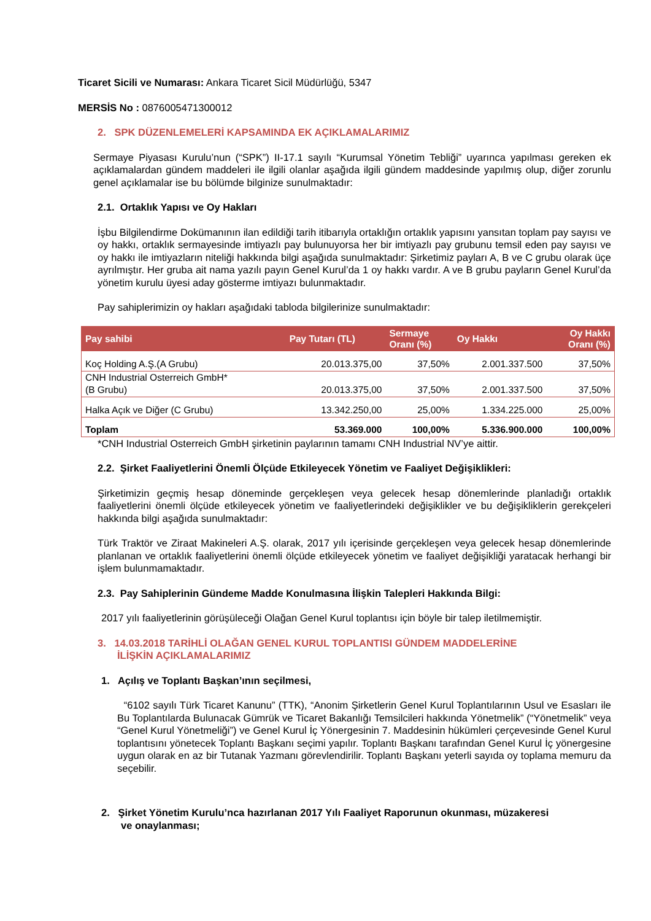Ticaret Sicili ve Numarası: Ankara Ticaret Sicil Müdürlüğü, 5347
MERSİS No : 0876005471300012
2. SPK DÜZENLEMELERİ KAPSAMINDA EK AÇIKLAMALARIMIZ
Sermaye Piyasası Kurulu’nun (“SPK”) II-17.1 sayılı “Kurumsal Yönetim Tebliği” uyarınca yapılması gereken ek açıklamalardan gündem maddeleri ile ilgili olanlar aşağıda ilgili gündem maddesinde yapılmış olup, diğer zorunlu genel açıklamalar ise bu bölümde bilginize sunulmaktadır:
2.1. Ortaklık Yapısı ve Oy Hakları
İşbu Bilgilendirme Dokümanının ilan edildiği tarih itibarıyla ortaklığın ortaklık yapısını yansıtan toplam pay sayısı ve oy hakkı, ortaklık sermayesinde imtiyazlı pay bulunuyorsa her bir imtiyazlı pay grubunu temsil eden pay sayısı ve oy hakkı ile imtiyazların niteliği hakkında bilgi aşağıda sunulmaktadır: Şirketimiz payları A, B ve C grubu olarak üçe ayrılmıştır. Her gruba ait nama yazılı payın Genel Kurul’da 1 oy hakkı vardır. A ve B grubu payların Genel Kurul’da yönetim kurulu üyesi aday gösterme imtiyazı bulunmaktadır.
Pay sahiplerimizin oy hakları aşağıdaki tabloda bilgilerinize sunulmaktadır:
| Pay sahibi | Pay Tutarı (TL) | Sermaye Oranı (%) | Oy Hakkı | Oy Hakkı Oranı (%) |
| --- | --- | --- | --- | --- |
| Koç Holding A.Ş.(A Grubu) | 20.013.375,00 | 37,50% | 2.001.337.500 | 37,50% |
| CNH Industrial Osterreich GmbH* (B Grubu) | 20.013.375,00 | 37,50% | 2.001.337.500 | 37,50% |
| Halka Açık ve Diğer (C Grubu) | 13.342.250,00 | 25,00% | 1.334.225.000 | 25,00% |
| Toplam | 53.369.000 | 100,00% | 5.336.900.000 | 100,00% |
*CNH Industrial Osterreich GmbH şirketinin paylarının tamamı CNH Industrial NV’ye aittir.
2.2. Şirket Faaliyetlerini Önemli Ölçüde Etkileyecek Yönetim ve Faaliyet Değişiklikleri:
Şirketimizin geçmiş hesap döneminde gerçekleşen veya gelecek hesap dönemlerinde planladığı ortaklık faaliyetlerini önemli ölçüde etkileyecek yönetim ve faaliyetlerindeki değişiklikler ve bu değişikliklerin gerekçeleri hakkında bilgi aşağıda sunulmaktadır:
Türk Traktör ve Ziraat Makineleri A.Ş. olarak, 2017 yılı içerisinde gerçekleşen veya gelecek hesap dönemlerinde planlanan ve ortaklık faaliyetlerini önemli ölçüde etkileyecek yönetim ve faaliyet değişikliği yaratacak herhangi bir işlem bulunmamaktadır.
2.3. Pay Sahiplerinin Gündeme Madde Konulmasına İlişkin Talepleri Hakkında Bilgi:
2017 yılı faaliyetlerinin görüşüleceği Olağan Genel Kurul toplantısı için böyle bir talep iletilmemiştir.
3. 14.03.2018 TARİHLİ OLAĞAN GENEL KURUL TOPLANTISI GÜNDEM MADDELERİNE
İLİŞKİN AÇIKLAMALARIMIZ
1. Açılış ve Toplantı Başkan’ının seçilmesi,
“6102 sayılı Türk Ticaret Kanunu” (TTK), “Anonim Şirketlerin Genel Kurul Toplantılarının Usul ve Esasları ile Bu Toplantılarda Bulunacak Gümrük ve Ticaret Bakanlığı Temsilcileri hakkında Yönetmelik” (“Yönetmelik” veya “Genel Kurul Yönetmeliği”) ve Genel Kurul İç Yönergesinin 7. Maddesinin hükümleri çerçevesinde Genel Kurul toplantısını yönetecek Toplantı Başkanı seçimi yapılır. Toplantı Başkanı tarafından Genel Kurul İç yönergesine uygun olarak en az bir Tutanak Yazmanı görevlendirilir. Toplantı Başkanı yeterli sayıda oy toplama memuru da seçebilir.
2. Şirket Yönetim Kurulu’nca hazırlanan 2017 Yılı Faaliyet Raporunun okunması, müzakeresi
ve onaylanması;